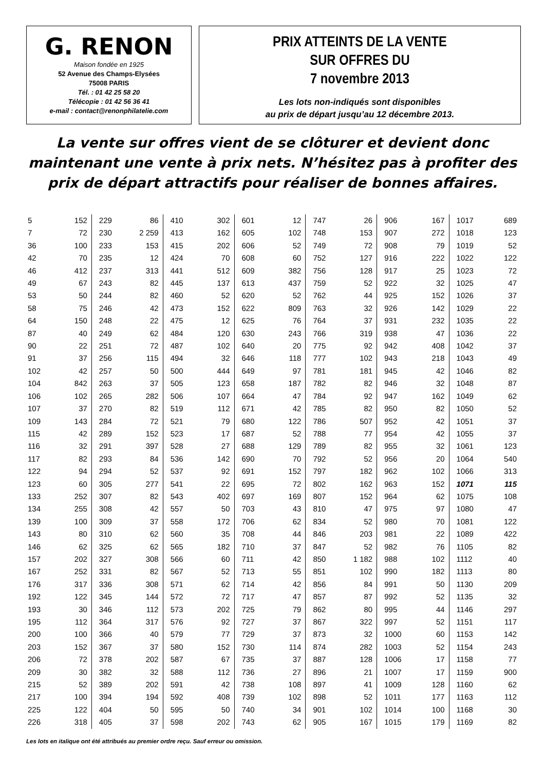G. RENON
Maison fondée en 1925
52 Avenue des Champs-Elysées
75008 PARIS
Tél. : 01 42 25 58 20
Télécopie : 01 42 56 36 41
e-mail : contact@renonphilatelie.com
PRIX ATTEINTS DE LA VENTE
SUR OFFRES DU
7 novembre 2013
Les lots non-indiqués sont disponibles
au prix de départ jusqu’au 12 décembre 2013.
La vente sur offres vient de se clôturer et devient donc maintenant une vente à prix nets. N’hésitez pas à profiter des prix de départ attractifs pour réaliser de bonnes affaires.
| 5 | 152 | 229 | 86 | 410 | 302 | 601 | 12 | 747 | 26 | 906 | 167 | 1017 | 689 |
| 7 | 72 | 230 | 2 259 | 413 | 162 | 605 | 102 | 748 | 153 | 907 | 272 | 1018 | 123 |
| 36 | 100 | 233 | 153 | 415 | 202 | 606 | 52 | 749 | 72 | 908 | 79 | 1019 | 52 |
| 42 | 70 | 235 | 12 | 424 | 70 | 608 | 60 | 752 | 127 | 916 | 222 | 1022 | 122 |
| 46 | 412 | 237 | 313 | 441 | 512 | 609 | 382 | 756 | 128 | 917 | 25 | 1023 | 72 |
| 49 | 67 | 243 | 82 | 445 | 137 | 613 | 437 | 759 | 52 | 922 | 32 | 1025 | 47 |
| 53 | 50 | 244 | 82 | 460 | 52 | 620 | 52 | 762 | 44 | 925 | 152 | 1026 | 37 |
| 58 | 75 | 246 | 42 | 473 | 152 | 622 | 809 | 763 | 32 | 926 | 142 | 1029 | 22 |
| 64 | 150 | 248 | 22 | 475 | 12 | 625 | 76 | 764 | 37 | 931 | 232 | 1035 | 22 |
| 87 | 40 | 249 | 62 | 484 | 120 | 630 | 243 | 766 | 319 | 938 | 47 | 1036 | 22 |
| 90 | 22 | 251 | 72 | 487 | 102 | 640 | 20 | 775 | 92 | 942 | 408 | 1042 | 37 |
| 91 | 37 | 256 | 115 | 494 | 32 | 646 | 118 | 777 | 102 | 943 | 218 | 1043 | 49 |
| 102 | 42 | 257 | 50 | 500 | 444 | 649 | 97 | 781 | 181 | 945 | 42 | 1046 | 82 |
| 104 | 842 | 263 | 37 | 505 | 123 | 658 | 187 | 782 | 82 | 946 | 32 | 1048 | 87 |
| 106 | 102 | 265 | 282 | 506 | 107 | 664 | 47 | 784 | 92 | 947 | 162 | 1049 | 62 |
| 107 | 37 | 270 | 82 | 519 | 112 | 671 | 42 | 785 | 82 | 950 | 82 | 1050 | 52 |
| 109 | 143 | 284 | 72 | 521 | 79 | 680 | 122 | 786 | 507 | 952 | 42 | 1051 | 37 |
| 115 | 42 | 289 | 152 | 523 | 17 | 687 | 52 | 788 | 77 | 954 | 42 | 1055 | 37 |
| 116 | 32 | 291 | 397 | 528 | 27 | 688 | 129 | 789 | 82 | 955 | 32 | 1061 | 123 |
| 117 | 82 | 293 | 84 | 536 | 142 | 690 | 70 | 792 | 52 | 956 | 20 | 1064 | 540 |
| 122 | 94 | 294 | 52 | 537 | 92 | 691 | 152 | 797 | 182 | 962 | 102 | 1066 | 313 |
| 123 | 60 | 305 | 277 | 541 | 22 | 695 | 72 | 802 | 162 | 963 | 152 | 1071 | 115 |
| 133 | 252 | 307 | 82 | 543 | 402 | 697 | 169 | 807 | 152 | 964 | 62 | 1075 | 108 |
| 134 | 255 | 308 | 42 | 557 | 50 | 703 | 43 | 810 | 47 | 975 | 97 | 1080 | 47 |
| 139 | 100 | 309 | 37 | 558 | 172 | 706 | 62 | 834 | 52 | 980 | 70 | 1081 | 122 |
| 143 | 80 | 310 | 62 | 560 | 35 | 708 | 44 | 846 | 203 | 981 | 22 | 1089 | 422 |
| 146 | 62 | 325 | 62 | 565 | 182 | 710 | 37 | 847 | 52 | 982 | 76 | 1105 | 82 |
| 157 | 202 | 327 | 308 | 566 | 60 | 711 | 42 | 850 | 1 182 | 988 | 102 | 1112 | 40 |
| 167 | 252 | 331 | 82 | 567 | 52 | 713 | 55 | 851 | 102 | 990 | 182 | 1113 | 80 |
| 176 | 317 | 336 | 308 | 571 | 62 | 714 | 42 | 856 | 84 | 991 | 50 | 1130 | 209 |
| 192 | 122 | 345 | 144 | 572 | 72 | 717 | 47 | 857 | 87 | 992 | 52 | 1135 | 32 |
| 193 | 30 | 346 | 112 | 573 | 202 | 725 | 79 | 862 | 80 | 995 | 44 | 1146 | 297 |
| 195 | 112 | 364 | 317 | 576 | 92 | 727 | 37 | 867 | 322 | 997 | 52 | 1151 | 117 |
| 200 | 100 | 366 | 40 | 579 | 77 | 729 | 37 | 873 | 32 | 1000 | 60 | 1153 | 142 |
| 203 | 152 | 367 | 37 | 580 | 152 | 730 | 114 | 874 | 282 | 1003 | 52 | 1154 | 243 |
| 206 | 72 | 378 | 202 | 587 | 67 | 735 | 37 | 887 | 128 | 1006 | 17 | 1158 | 77 |
| 209 | 30 | 382 | 32 | 588 | 112 | 736 | 27 | 896 | 21 | 1007 | 17 | 1159 | 900 |
| 215 | 52 | 389 | 202 | 591 | 42 | 738 | 108 | 897 | 41 | 1009 | 128 | 1160 | 62 |
| 217 | 100 | 394 | 194 | 592 | 408 | 739 | 102 | 898 | 52 | 1011 | 177 | 1163 | 112 |
| 225 | 122 | 404 | 50 | 595 | 50 | 740 | 34 | 901 | 102 | 1014 | 100 | 1168 | 30 |
| 226 | 318 | 405 | 37 | 598 | 202 | 743 | 62 | 905 | 167 | 1015 | 179 | 1169 | 82 |
Les lots en italique ont été attribués au premier ordre reçu. Sauf erreur ou omission.